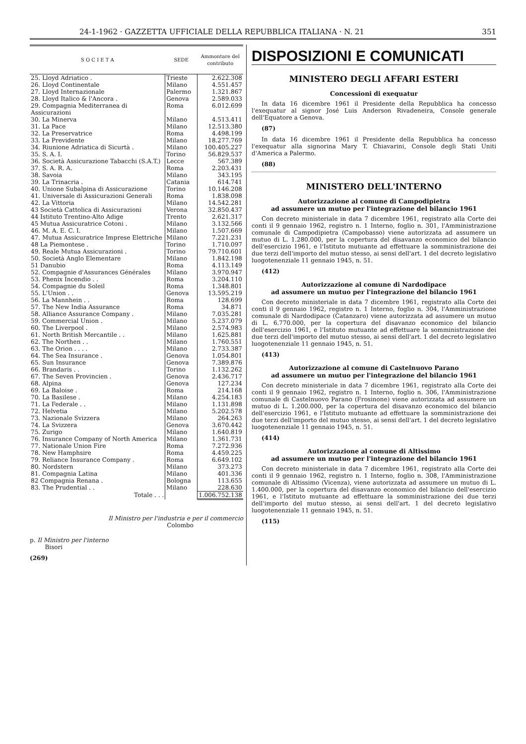24-1-1962 · GAZZETTA UFFICIALE DELLA REPUBBLICA ITALIANA · N. 21 351
| S O C I E T A | SEDE | Ammontare del contributo |
| --- | --- | --- |
| 25. Lloyd Adriatico . | Trieste | 2.622.308 |
| 26. Lloyd Continentale | Milano | 4.551.457 |
| 27. Lloyd Internazionale | Palermo | 1.321.867 |
| 28. Lloyd Italico & l'Ancora . | Genova | 2.589.033 |
| 29. Compagnia Mediterranea di Assicurazioni | Roma | 6.012.699 |
| 30. La Minerva | Milano | 4.513.411 |
| 31. La Pace | Milano | 12.513.380 |
| 32. La Preservatrice | Roma | 4.498.199 |
| 33. La Previdente | Milano | 18.277.769 |
| 34. Riunione Adriatica di Sicurtà . | Milano | 100.405.227 |
| 35. S. A. I. | Torino | 56.829.537 |
| 36. Società Assicurazione Tabacchi (S.A.T.) | Lecce | 567.389 |
| 37. S. A. R. A. | Roma | 2.203.431 |
| 38. Savoia | Milano | 343.195 |
| 39. La Trinacria . | Catania | 614.741 |
| 40. Unione Subalpina di Assicurazione | Torino | 10.146.208 |
| 41. Universale di Assicurazioni Generali | Roma | 1.838.098 |
| 42. La Vittoria | Milano | 14.542.281 |
| 43 Società Cattolica di Assicurazioni | Verona | 32.850.437 |
| 44 Istituto Trentino-Alto Adige | Trento | 2.621.317 |
| 45 Mutua Assicuratrice Cotoni . | Milano | 3.132.566 |
| 46. M. A. E. C. I. | Milano | 1.507.669 |
| 47. Mutua Assicuratrice Imprese Elettriche | Milano | 7.221.231 |
| 48 La Piemontese . | Torino | 1.710.097 |
| 49. Reale Mutua Assicurazioni . | Torino | 79.710.601 |
| 50. Società Anglo Elementare | Milano | 1.842.198 |
| 51 Danubio | Roma | 4.113.149 |
| 52. Compagnie d'Assurances Générales | Milano | 3.970.947 |
| 53. Phenix Incendio . . | Roma | 3.204.110 |
| 54. Compagnie du Soleil | Roma | 1.348.801 |
| 55. L'Union . . | Genova | 13.595.219 |
| 56. La Mannhein . . | Roma | 128.699 |
| 57. The New India Assurance | Roma | 34.871 |
| 58. Alliance Assurance Company . | Milano | 7.035.281 |
| 59. Commercial Union . | Milano | 5.237.079 |
| 60. The Liverpool . | Milano | 2.574.983 |
| 61. North British Mercantile . . | Milano | 1.625.881 |
| 62. The Northen . . | Milano | 1.760.551 |
| 63. The Orion . . . . | Milano | 2.733.387 |
| 64. The Sea Insurance . | Genova | 1.054.801 |
| 65. Sun Insurance | Genova | 7.389.876 |
| 66. Brandaris . . | Torino | 1.132.262 |
| 67. The Seven Provincien . | Genova | 2.436.717 |
| 68. Alpina | Genova | 127.234 |
| 69. La Baloise . | Roma | 214.168 |
| 70. La Basilese . | Milano | 4.254.183 |
| 71. La Federale . . | Milano | 1.131.898 |
| 72. Helvetia | Milano | 5.202.578 |
| 73. Nazionale Svizzera | Milano | 264.263 |
| 74. La Svizzera | Genova | 3.670.442 |
| 75. Zurigo | Milano | 1.640.819 |
| 76. Insurance Company of North America | Milano | 1.361.731 |
| 77. Nationale Union Fire | Roma | 7.272.936 |
| 78. New Hamphsire | Roma | 4.459.225 |
| 79. Reliance Insurance Company . | Roma | 6.649.102 |
| 80. Nordstern | Milano | 373.273 |
| 81. Compagnia Latina | Milano | 401.336 |
| 82 Compagnia Renana . | Bologna | 113.655 |
| 83. The Prudential . . | Milano | 228.630 |
| Totale . . . | | 1.006.752.138 |
Il Ministro per l'industria e per il commercio
Colombo
p. Il Ministro per l'interno
Bisori
(269)
DISPOSIZIONI E COMUNICATI
MINISTERO DEGLI AFFARI ESTERI
Concessioni di exequatur
In data 16 dicembre 1961 il Presidente della Repubblica ha concesso l'exequatur al signor José Luis Anderson Rivadeneira, Console generale dell'Equatore a Genova.
(87)
In data 16 dicembre 1961 il Presidente della Repubblica ha concesso l'exequatur alla signorina Mary T. Chiavarini, Console degli Stati Uniti d'America a Palermo.
(88)
MINISTERO DELL'INTERNO
Autorizzazione al comune di Campodipietra
ad assumere un mutuo per l'integrazione del bilancio 1961
Con decreto ministeriale in data 7 dicembre 1961, registrato alla Corte dei conti il 9 gennaio 1962, registro n. 1 Interno, foglio n. 301, l'Amministrazione comunale di Campodipietra (Campobasso) viene autorizzata ad assumere un mutuo di L. 1.280.000, per la copertura del disavanzo economico del bilancio dell'esercizio 1961, e l'Istituto mutuante ad effettuare la somministrazione dei due terzi dell'importo del mutuo stesso, ai sensi dell'art. 1 del decreto legislativo luogotenenziale 11 gennaio 1945, n. 51.
(412)
Autorizzazione al comune di Nardodipace
ad assumere un mutuo per l'integrazione del bilancio 1961
Con decreto ministeriale in data 7 dicembre 1961, registrato alla Corte dei conti il 9 gennaio 1962, registro n. 1 Interno, foglio n. 304, l'Amministrazione comunale di Nardodipace (Catanzaro) viene autorizzata ad assumere un mutuo di L. 6.770.000, per la copertura del disavanzo economico del bilancio dell'esercizio 1961, e l'Istituto mutuante ad effettuare la somministrazione dei due terzi dell'importo del mutuo stesso, ai sensi dell'art. 1 del decreto legislativo luogotenenziale 11 gennaio 1945, n. 51.
(413)
Autorizzazione al comune di Castelnuovo Parano
ad assumere un mutuo per l'integrazione del bilancio 1961
Con decreto ministeriale in data 7 dicembre 1961, registrato alla Corte dei conti il 9 gennaio 1962, registro n. 1 Interno, foglio n. 306, l'Amministrazione comunale di Castelnuovo Parano (Frosinone) viene autorizzata ad assumere un mutuo di L. 1.200.000, per la copertura del disavanzo economico del bilancio dell'esercizio 1961, e l'Istituto mutuante ad effettuare la somministrazione dei due terzi dell'importo del mutuo stesso, ai sensi dell'art. 1 del decreto legislativo luogotenenziale 11 gennaio 1945, n. 51.
(414)
Autorizzazione al comune di Altissimo
ad assumere un mutuo per l'integrazione del bilancio 1961
Con decreto ministeriale in data 7 dicembre 1961, registrato alla Corte dei conti il 9 gennaio 1962, registro n. 1 Interno, foglio n. 308, l'Amministrazione comunale di Altissimo (Vicenza), viene autorizzata ad assumere un mutuo di L. 1.400.000, per la copertura del disavanzo economico del bilancio dell'esercizio 1961, e l'Istituto mutuante ad effettuare la somministrazione dei due terzi dell'importo del mutuo stesso, ai sensi dell'art. 1 del decreto legislativo luogotenenziale 11 gennaio 1945, n. 51.
(115)